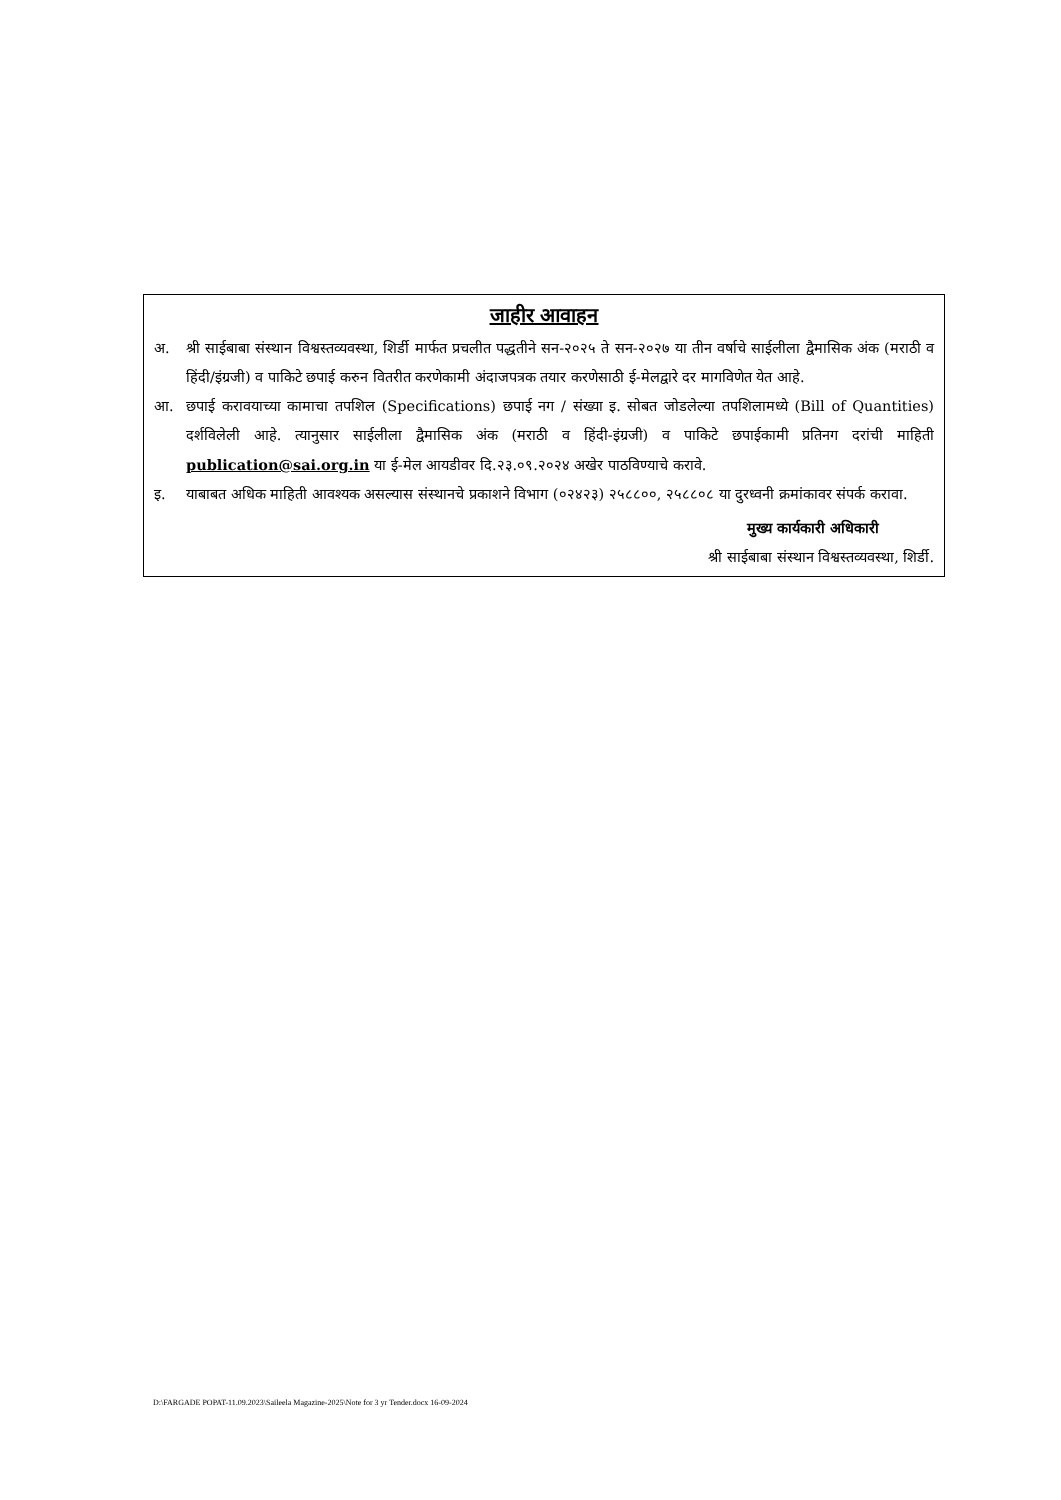जाहीर आवाहन
अ. श्री साईबाबा संस्थान विश्वस्तव्यवस्था, शिर्डी मार्फत प्रचलीत पद्धतीने सन-२०२५ ते सन-२०२७ या तीन वर्षाचे साईलीला द्वैमासिक अंक (मराठी व हिंदी/इंग्रजी) व पाकिटे छपाई करुन वितरीत करणेकामी अंदाजपत्रक तयार करणेसाठी ई-मेलद्वारे दर मागविणेत येत आहे.
आ. छपाई करावयाच्या कामाचा तपशिल (Specifications) छपाई नग / संख्या इ. सोबत जोडलेल्या तपशिलामध्ये (Bill of Quantities) दर्शविलेली आहे. त्यानुसार साईलीला द्वैमासिक अंक (मराठी व हिंदी-इंग्रजी) व पाकिटे छपाईकामी प्रतिनग दरांची माहिती publication@sai.org.in या ई-मेल आयडीवर दि.२३.०९.२०२४ अखेर पाठविण्याचे करावे.
इ. याबाबत अधिक माहिती आवश्यक असल्यास संस्थानचे प्रकाशने विभाग (०२४२३) २५८८००, २५८८०८ या दुरध्वनी क्रमांकावर संपर्क करावा.
मुख्य कार्यकारी अधिकारी
श्री साईबाबा संस्थान विश्वस्तव्यवस्था, शिर्डी.
D:\FARGADE POPAT-11.09.2023\Saileela Magazine-2025\Note for 3 yr Tender.docx 16-09-2024